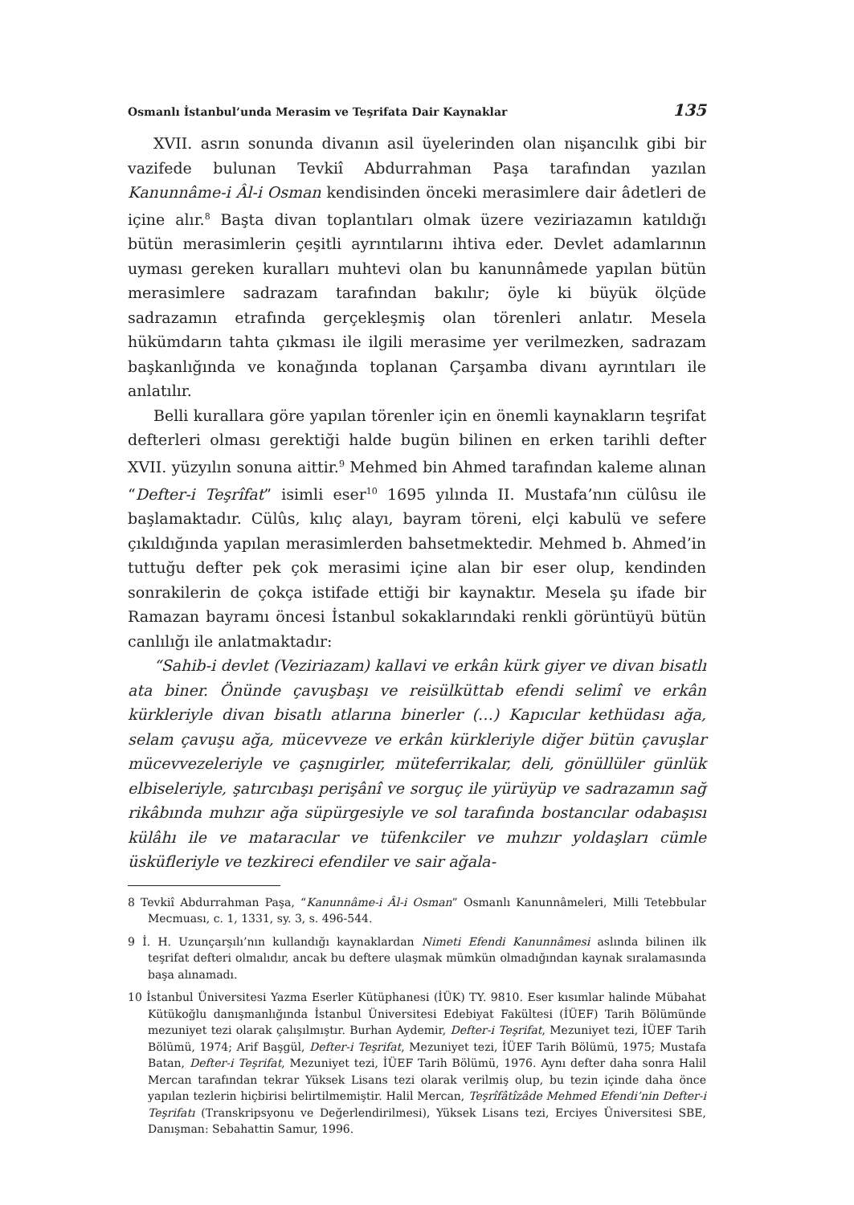Osmanlı İstanbul’unda Merasim ve Teşrifata Dair Kaynaklar 135
XVII. asrın sonunda divanın asil üyelerinden olan nişancılık gibi bir vazifede bulunan Tevkiî Abdurrahman Paşa tarafından yazılan Kanunnâme-i Âl-i Osman kendisinden önceki merasimlere dair âdetleri de içine alır.<sup>8</sup> Başta divan toplantıları olmak üzere veziriazamın katıldığı bütün merasimlerin çeşitli ayrıntılarını ihtiva eder. Devlet adamlarının uyması gereken kuralları muhtevi olan bu kanunnâmede yapılan bütün merasimlere sadrazam tarafından bakılır; öyle ki büyük ölçüde sadrazamın etrafında gerçekleşmiş olan törenleri anlatır. Mesela hükümdarın tahta çıkması ile ilgili merasime yer verilmezken, sadrazam başkanlığında ve konağında toplanan Çarşamba divanı ayrıntıları ile anlatılır.
Belli kurallara göre yapılan törenler için en önemli kaynakların teşrifat defterleri olması gerektiği halde bugün bilinen en erken tarihli defter XVII. yüzyılın sonuna aittir.<sup>9</sup> Mehmed bin Ahmed tarafından kaleme alınan “Defter-i Teşrîfat” isimli eser<sup>10</sup> 1695 yılında II. Mustafa’nın cülûsu ile başlamaktadır. Cülûs, kılıç alayı, bayram töreni, elçi kabulü ve sefere çıkıldığında yapılan merasimlerden bahsetmektedir. Mehmed b. Ahmed’in tuttuğu defter pek çok merasimi içine alan bir eser olup, kendinden sonrakilerin de çokça istifade ettiği bir kaynaktır. Mesela şu ifade bir Ramazan bayramı öncesi İstanbul sokaklarındaki renkli görüntüyü bütün canlılığı ile anlatmaktadır:
“Sahib-i devlet (Veziriazam) kallavi ve erkân kürk giyer ve divan bisatlı ata biner. Önünde çavuşbaşı ve reisülküttab efendi selimî ve erkân kürkleriyle divan bisatlı atlarına binerler (…) Kapıcılar kethüdası ağa, selam çavuşu ağa, mücevveze ve erkân kürkleriyle diğer bütün çavuşlar mücevvezeleriyle ve çaşnıgirler, müteferrikalar, deli, gönüllüler günlük elbiseleriyle, şatırcıbaşı perişânî ve sorguç ile yürüyüp ve sadrazamın sağ rikâbında muhzır ağa süpürgesiyle ve sol tarafında bostancılar odabaşısı külâhı ile ve mataracılar ve tüfenkciler ve muhzır yoldaşları cümle üsküfleriyle ve tezkireci efendiler ve sair ağala-
8 Tevkiî Abdurrahman Paşa, “Kanunnâme-i Âl-i Osman” Osmanlı Kanunnâmeleri, Milli Tetebbular Mecmuası, c. 1, 1331, sy. 3, s. 496-544.
9 İ. H. Uzunçarşılı’nın kullandığı kaynaklardan Nimeti Efendi Kanunnâmesi aslında bilinen ilk teşrifat defteri olmalıdır, ancak bu deftere ulaşmak mümkün olmadığından kaynak sıralamasında başa alınamadı.
10 İstanbul Üniversitesi Yazma Eserler Kütüphanesi (İÜK) TY. 9810. Eser kısımlar halinde Mübahat Kütükoğlu danışmanlığında İstanbul Üniversitesi Edebiyat Fakültesi (İÜEF) Tarih Bölümünde mezuniyet tezi olarak çalışılmıştır. Burhan Aydemir, Defter-i Teşrifat, Mezuniyet tezi, İÜEF Tarih Bölümü, 1974; Arif Başgül, Defter-i Teşrifat, Mezuniyet tezi, İÜEF Tarih Bölümü, 1975; Mustafa Batan, Defter-i Teşrifat, Mezuniyet tezi, İÜEF Tarih Bölümü, 1976. Aynı defter daha sonra Halil Mercan tarafından tekrar Yüksek Lisans tezi olarak verilmiş olup, bu tezin içinde daha önce yapılan tezlerin hiçbirisi belirtilmemiştir. Halil Mercan, Teşrîfâtîzâde Mehmed Efendi’nin Defter-i Teşrifatı (Transkripsyonu ve Değerlendirilmesi), Yüksek Lisans tezi, Erciyes Üniversitesi SBE, Danışman: Sebahattin Samur, 1996.